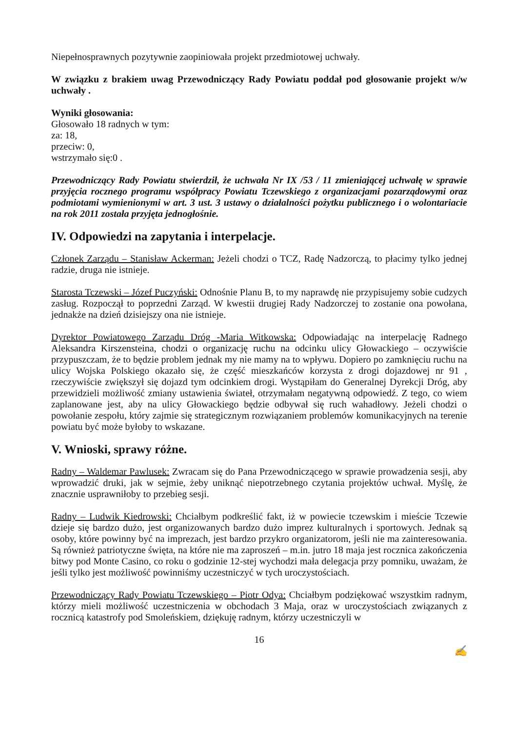Niepełnosprawnych pozytywnie zaopiniowała projekt przedmiotowej uchwały.
W związku z brakiem uwag Przewodniczący Rady Powiatu poddał pod głosowanie projekt w/w uchwały .
Wyniki głosowania:
Głosowało 18 radnych w tym:
za: 18,
przeciw: 0,
wstrzymało się:0 .
Przewodniczący Rady Powiatu stwierdził, że uchwała Nr IX /53 / 11 zmieniającej uchwałę w sprawie przyjęcia rocznego programu współpracy Powiatu Tczewskiego z organizacjami pozarządowymi oraz podmiotami wymienionymi w art. 3 ust. 3 ustawy o działalności pożytku publicznego i o wolontariacie na rok 2011 została przyjęta jednogłośnie.
IV. Odpowiedzi na zapytania i interpelacje.
Członek Zarządu – Stanisław Ackerman: Jeżeli chodzi o TCZ, Radę Nadzorczą, to płacimy tylko jednej radzie, druga nie istnieje.
Starosta Tczewski – Józef Puczyński: Odnośnie Planu B, to my naprawdę nie przypisujemy sobie cudzych zasług. Rozpoczął to poprzedni Zarząd. W kwestii drugiej Rady Nadzorczej to zostanie ona powołana, jednakże na dzień dzisiejszy ona nie istnieje.
Dyrektor Powiatowego Zarządu Dróg -Maria Witkowska: Odpowiadając na interpelację Radnego Aleksandra Kirszensteina, chodzi o organizację ruchu na odcinku ulicy Głowackiego – oczywiście przypuszczam, że to będzie problem jednak my nie mamy na to wpływu. Dopiero po zamknięciu ruchu na ulicy Wojska Polskiego okazało się, że część mieszkańców korzysta z drogi dojazdowej nr 91 , rzeczywiście zwiększył się dojazd tym odcinkiem drogi. Wystąpiłam do Generalnej Dyrekcji Dróg, aby przewidzieli możliwość zmiany ustawienia świateł, otrzymałam negatywną odpowiedź. Z tego, co wiem zaplanowane jest, aby na ulicy Głowackiego będzie odbywał się ruch wahadłowy. Jeżeli chodzi o powołanie zespołu, który zajmie się strategicznym rozwiązaniem problemów komunikacyjnych na terenie powiatu być może byłoby to wskazane.
V. Wnioski, sprawy różne.
Radny – Waldemar Pawlusek: Zwracam się do Pana Przewodniczącego w sprawie prowadzenia sesji, aby wprowadzić druki, jak w sejmie, żeby uniknąć niepotrzebnego czytania projektów uchwał. Myślę, że znacznie usprawniłoby to przebieg sesji.
Radny – Ludwik Kiedrowski: Chciałbym podkreślić fakt, iż w powiecie tczewskim i mieście Tczewie dzieje się bardzo dużo, jest organizowanych bardzo dużo imprez kulturalnych i sportowych. Jednak są osoby, które powinny być na imprezach, jest bardzo przykro organizatorom, jeśli nie ma zainteresowania. Są również patriotyczne święta, na które nie ma zaproszeń – m.in. jutro 18 maja jest rocznica zakończenia bitwy pod Monte Casino, co roku o godzinie 12-stej wychodzi mała delegacja przy pomniku, uważam, że jeśli tylko jest możliwość powinniśmy uczestniczyć w tych uroczystościach.
Przewodniczący Rady Powiatu Tczewskiego – Piotr Odya: Chciałbym podziękować wszystkim radnym, którzy mieli możliwość uczestniczenia w obchodach 3 Maja, oraz w uroczystościach związanych z rocznicą katastrofy pod Smoleńskiem, dziękuję radnym, którzy uczestniczyli w
16
✍